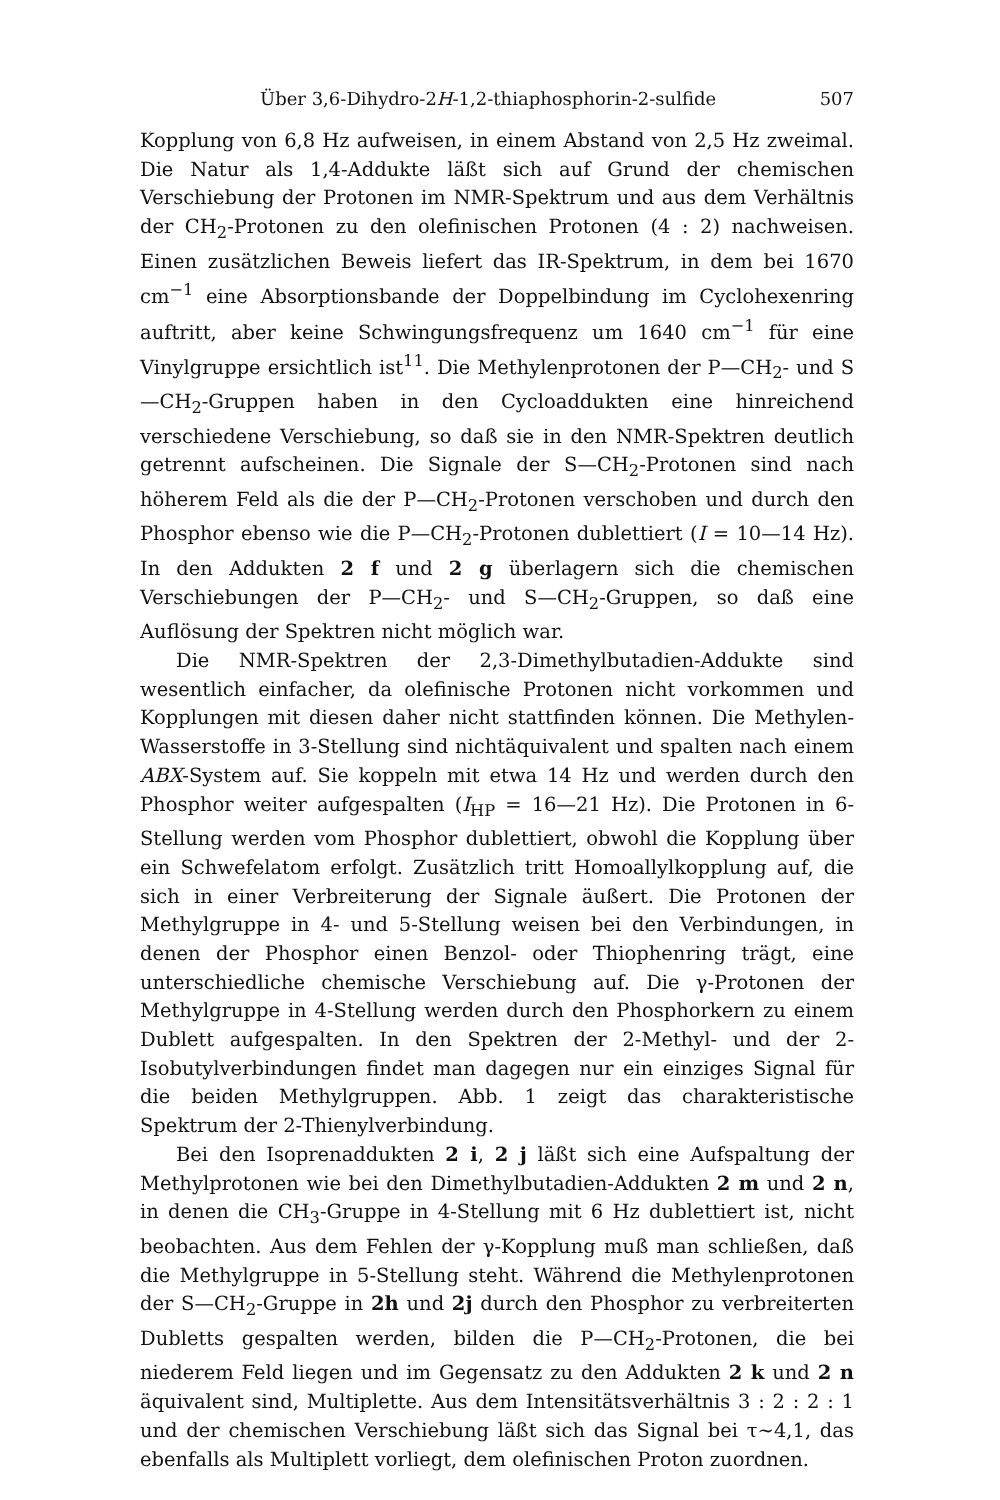Über 3,6-Dihydro-2H-1,2-thiaphosphorin-2-sulfide 507
Kopplung von 6,8 Hz aufweisen, in einem Abstand von 2,5 Hz zweimal. Die Natur als 1,4-Addukte läßt sich auf Grund der chemischen Verschiebung der Protonen im NMR-Spektrum und aus dem Verhältnis der CH<sub>2</sub>-Protonen zu den olefinischen Protonen (4 : 2) nachweisen. Einen zusätzlichen Beweis liefert das IR-Spektrum, in dem bei 1670 cm<sup>−1</sup> eine Absorptionsbande der Doppelbindung im Cyclohexenring auftritt, aber keine Schwingungsfrequenz um 1640 cm<sup>−1</sup> für eine Vinylgruppe ersichtlich ist<sup>11</sup>. Die Methylenprotonen der P—CH<sub>2</sub>- und S—CH<sub>2</sub>-Gruppen haben in den Cycloaddukten eine hinreichend verschiedene Verschiebung, so daß sie in den NMR-Spektren deutlich getrennt aufscheinen. Die Signale der S—CH<sub>2</sub>-Protonen sind nach höherem Feld als die der P—CH<sub>2</sub>-Protonen verschoben und durch den Phosphor ebenso wie die P—CH<sub>2</sub>-Protonen dublettiert (I = 10—14 Hz). In den Addukten 2 f und 2 g überlagern sich die chemischen Verschiebungen der P—CH<sub>2</sub>- und S—CH<sub>2</sub>-Gruppen, so daß eine Auflösung der Spektren nicht möglich war.
Die NMR-Spektren der 2,3-Dimethylbutadien-Addukte sind wesentlich einfacher, da olefinische Protonen nicht vorkommen und Kopplungen mit diesen daher nicht stattfinden können. Die Methylen-Wasserstoffe in 3-Stellung sind nichtäquivalent und spalten nach einem ABX-System auf. Sie koppeln mit etwa 14 Hz und werden durch den Phosphor weiter aufgespalten (I<sub>HP</sub> = 16—21 Hz). Die Protonen in 6-Stellung werden vom Phosphor dublettiert, obwohl die Kopplung über ein Schwefelatom erfolgt. Zusätzlich tritt Homoallylkopplung auf, die sich in einer Verbreiterung der Signale äußert. Die Protonen der Methylgruppe in 4- und 5-Stellung weisen bei den Verbindungen, in denen der Phosphor einen Benzol- oder Thiophenring trägt, eine unterschiedliche chemische Verschiebung auf. Die γ-Protonen der Methylgruppe in 4-Stellung werden durch den Phosphorkern zu einem Dublett aufgespalten. In den Spektren der 2-Methyl- und der 2-Isobutylverbindungen findet man dagegen nur ein einziges Signal für die beiden Methylgruppen. Abb. 1 zeigt das charakteristische Spektrum der 2-Thienylverbindung.
Bei den Isoprenaddukten 2 i, 2 j läßt sich eine Aufspaltung der Methylprotonen wie bei den Dimethylbutadien-Addukten 2 m und 2 n, in denen die CH<sub>3</sub>-Gruppe in 4-Stellung mit 6 Hz dublettiert ist, nicht beobachten. Aus dem Fehlen der γ-Kopplung muß man schließen, daß die Methylgruppe in 5-Stellung steht. Während die Methylenprotonen der S—CH<sub>2</sub>-Gruppe in 2h und 2j durch den Phosphor zu verbreiterten Dubletts gespalten werden, bilden die P—CH<sub>2</sub>-Protonen, die bei niederem Feld liegen und im Gegensatz zu den Addukten 2 k und 2 n äquivalent sind, Multiplette. Aus dem Intensitätsverhältnis 3 : 2 : 2 : 1 und der chemischen Verschiebung läßt sich das Signal bei τ∼4,1, das ebenfalls als Multiplett vorliegt, dem olefinischen Proton zuordnen.